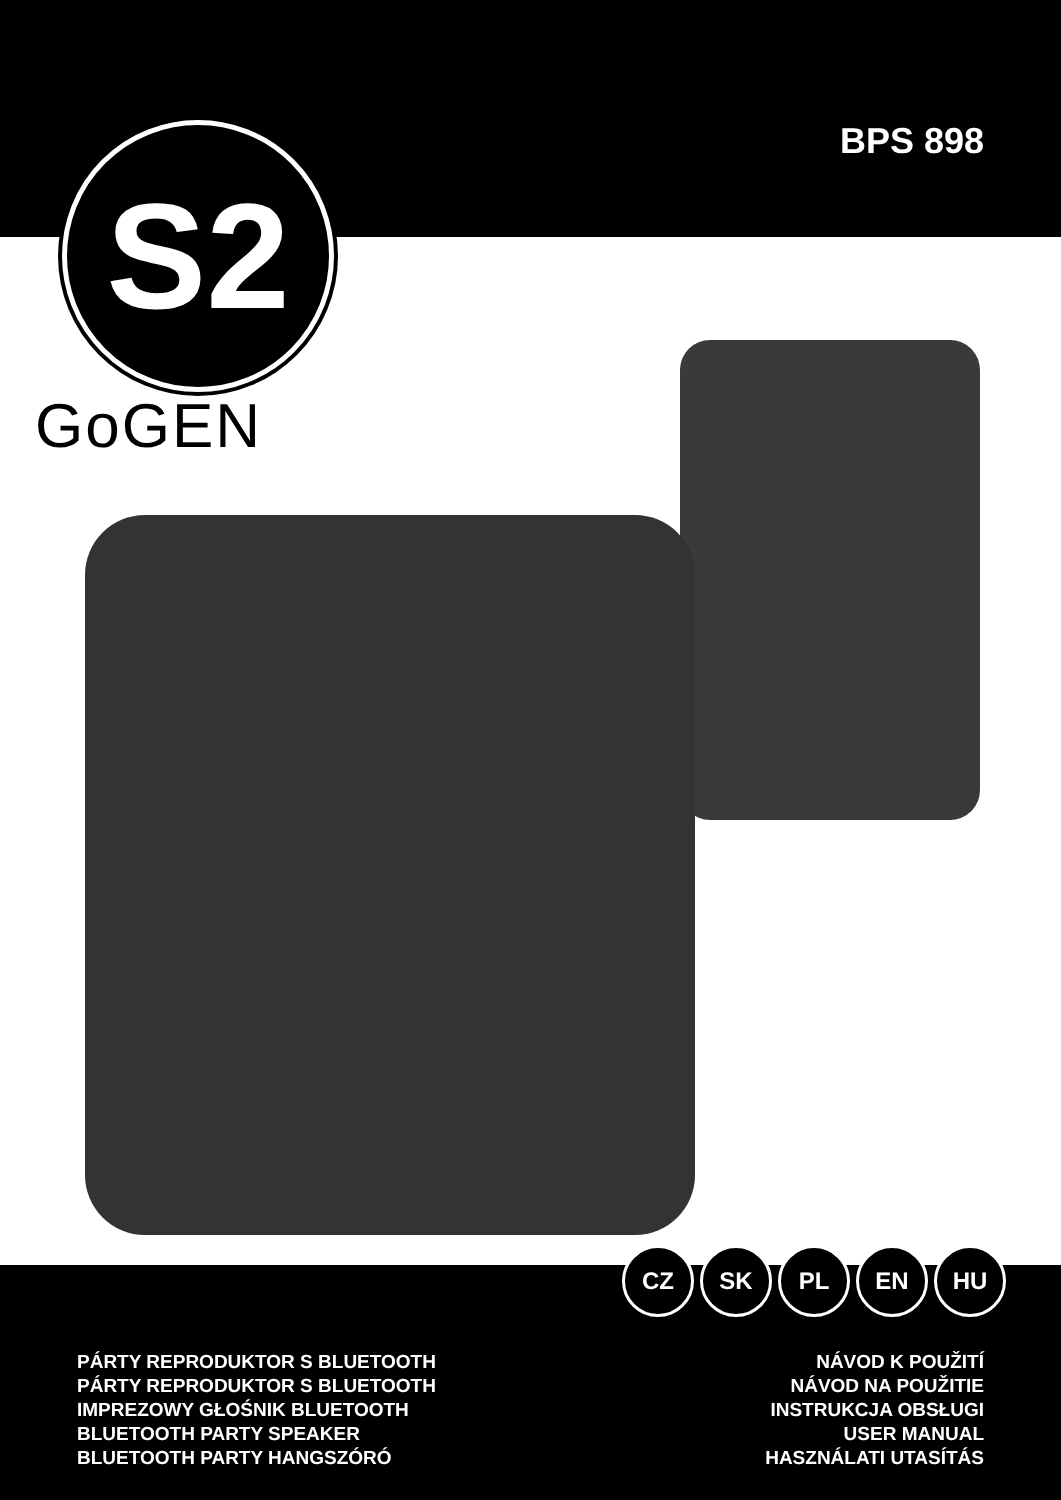BPS 898
S2
GoGEN
CZ SK PL EN HU
PÁRTY REPRODUKTOR S BLUETOOTH
PÁRTY REPRODUKTOR S BLUETOOTH
IMPREZOWY GŁOŚNIK BLUETOOTH
BLUETOOTH PARTY SPEAKER
BLUETOOTH PARTY HANGSZÓRÓ
NÁVOD K POUŽITÍ
NÁVOD NA POUŽITIE
INSTRUKCJA OBSŁUGI
USER MANUAL
HASZNÁLATI UTASÍTÁS